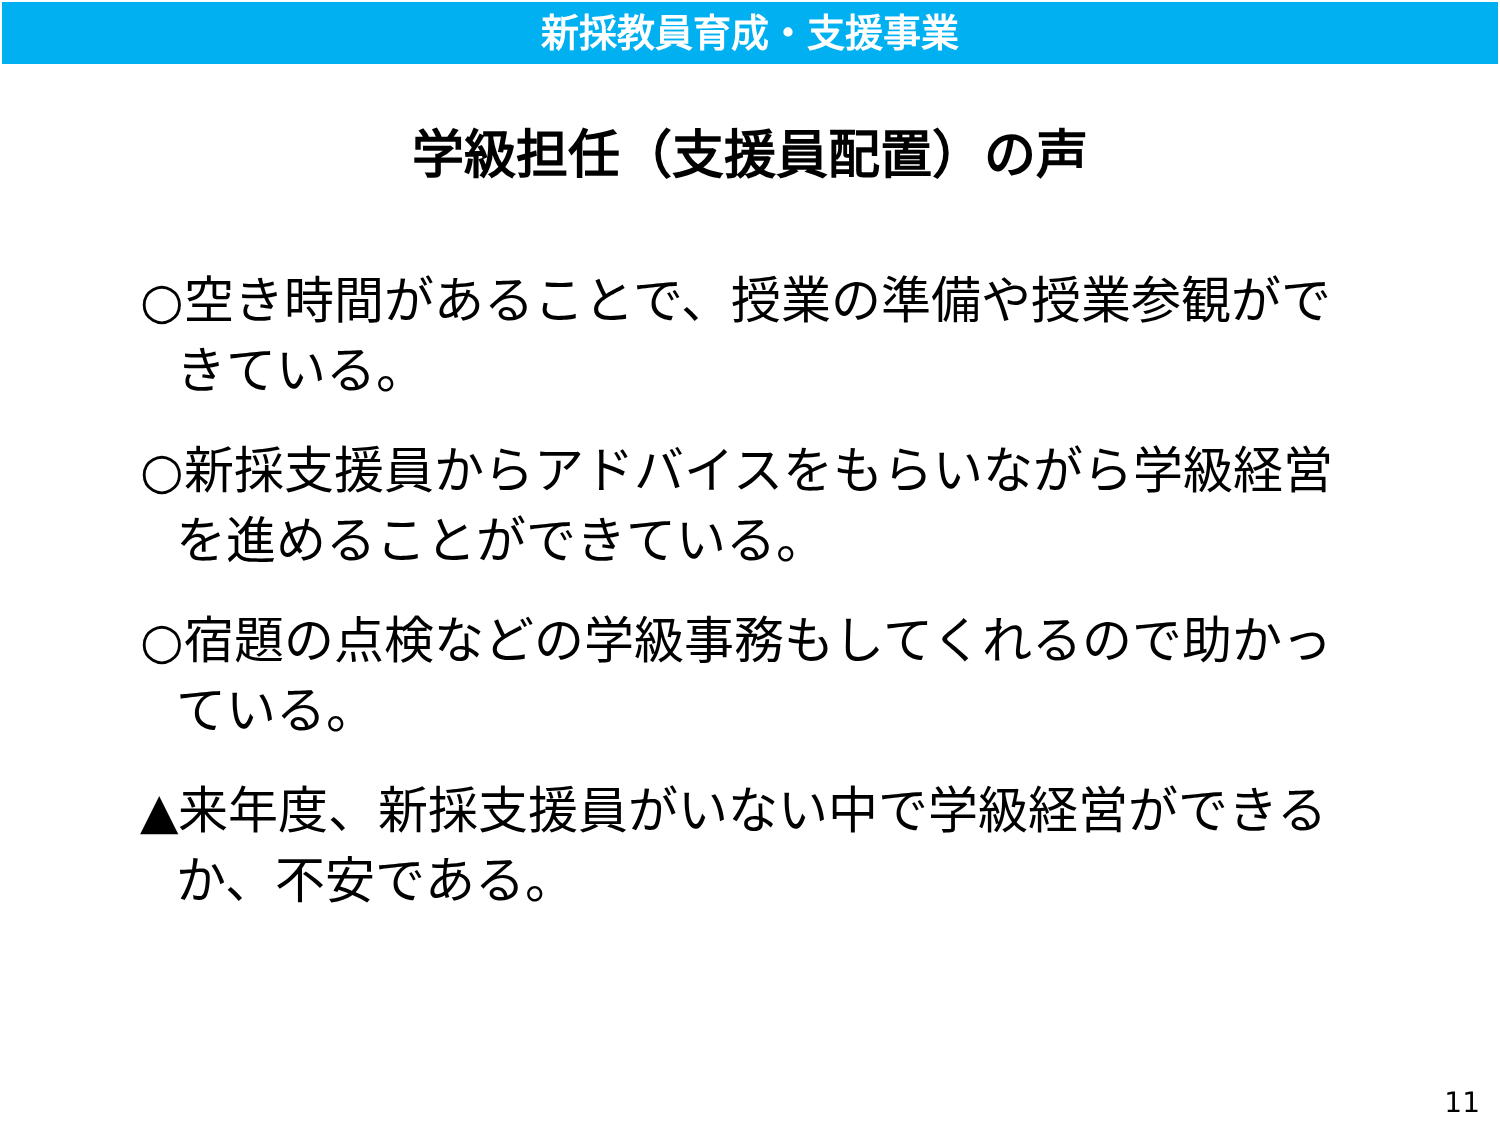新採教員育成・支援事業
学級担任（支援員配置）の声
○空き時間があることで、授業の準備や授業参観ができている。
○新採支援員からアドバイスをもらいながら学級経営を進めることができている。
○宿題の点検などの学級事務もしてくれるので助かっている。
▲来年度、新採支援員がいない中で学級経営ができるか、不安である。
11